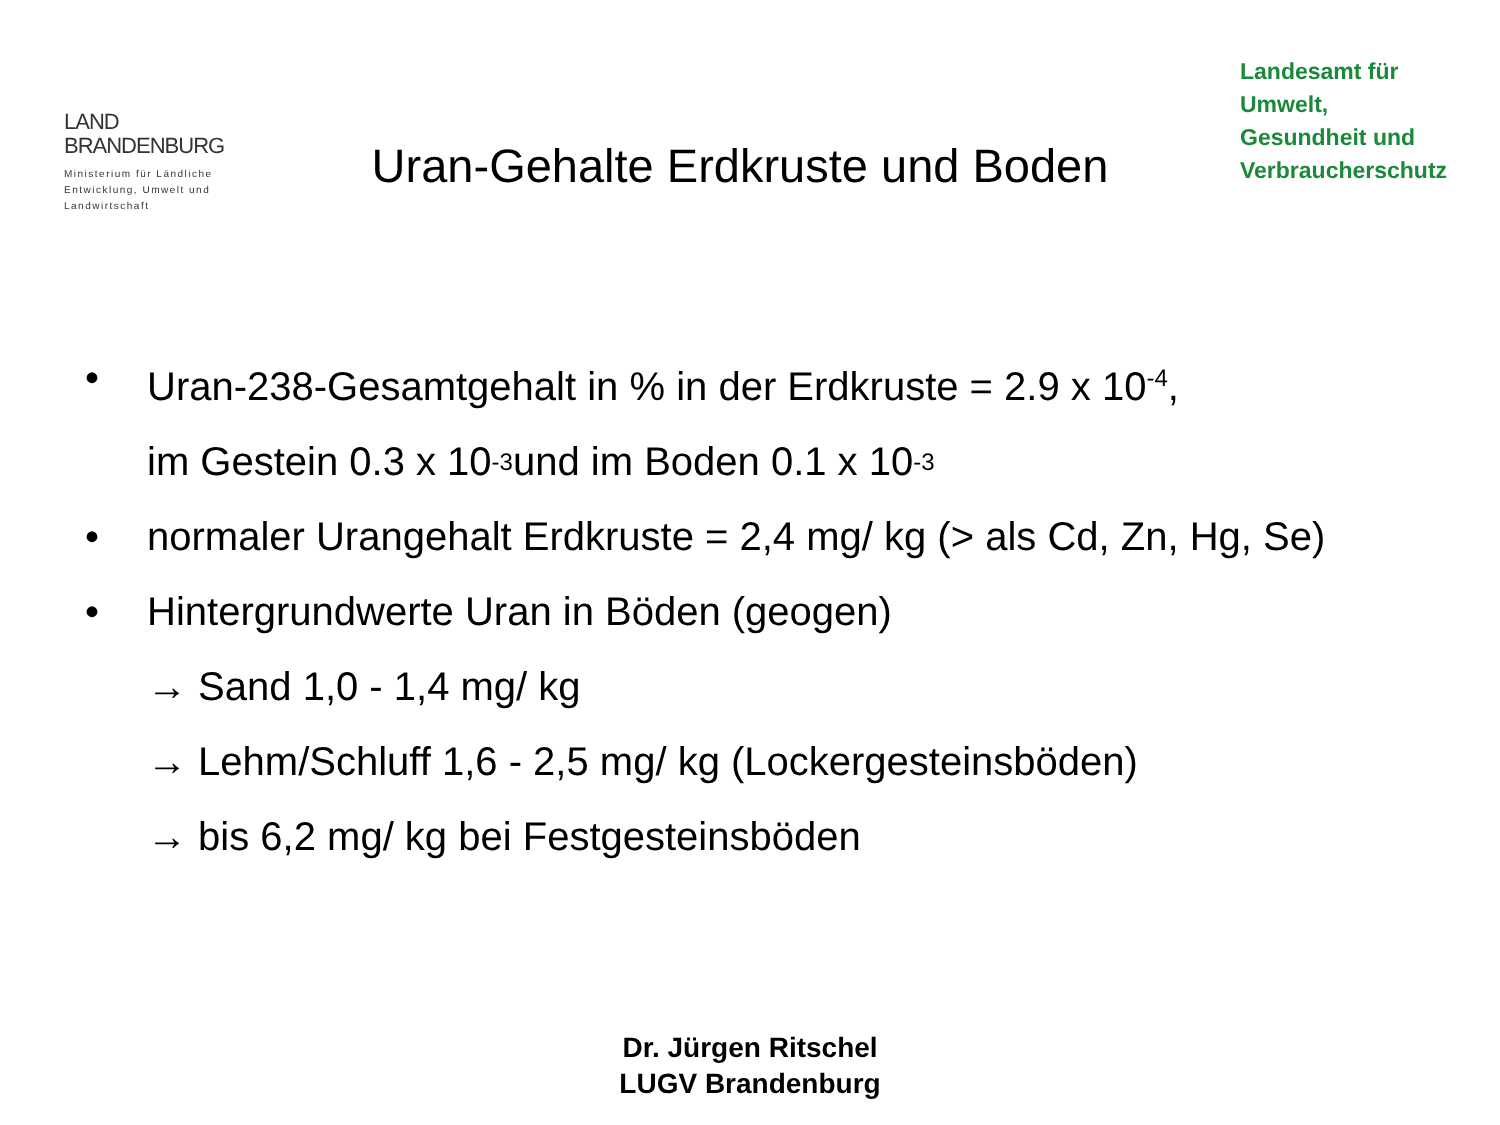LAND
BRANDENBURG
Ministerium für Ländliche Entwicklung, Umwelt und Landwirtschaft
Uran-Gehalte Erdkruste und Boden
Landesamt für
Umwelt,
Gesundheit und
Verbraucherschutz
• Uran-238-Gesamtgehalt in % in der Erdkruste = 2.9 x 10<sup>-4</sup>,
im Gestein 0.3 x 10<sup>-3</sup> und im Boden 0.1 x 10<sup>-3</sup>
• normaler Urangehalt Erdkruste = 2,4 mg/ kg (> als Cd, Zn, Hg, Se)
• Hintergrundwerte Uran in Böden (geogen)
→ Sand 1,0 - 1,4 mg/ kg
→ Lehm/Schluff 1,6 - 2,5 mg/ kg (Lockergesteinsböden)
→ bis 6,2 mg/ kg bei Festgesteinsböden
Dr. Jürgen Ritschel
LUGV Brandenburg